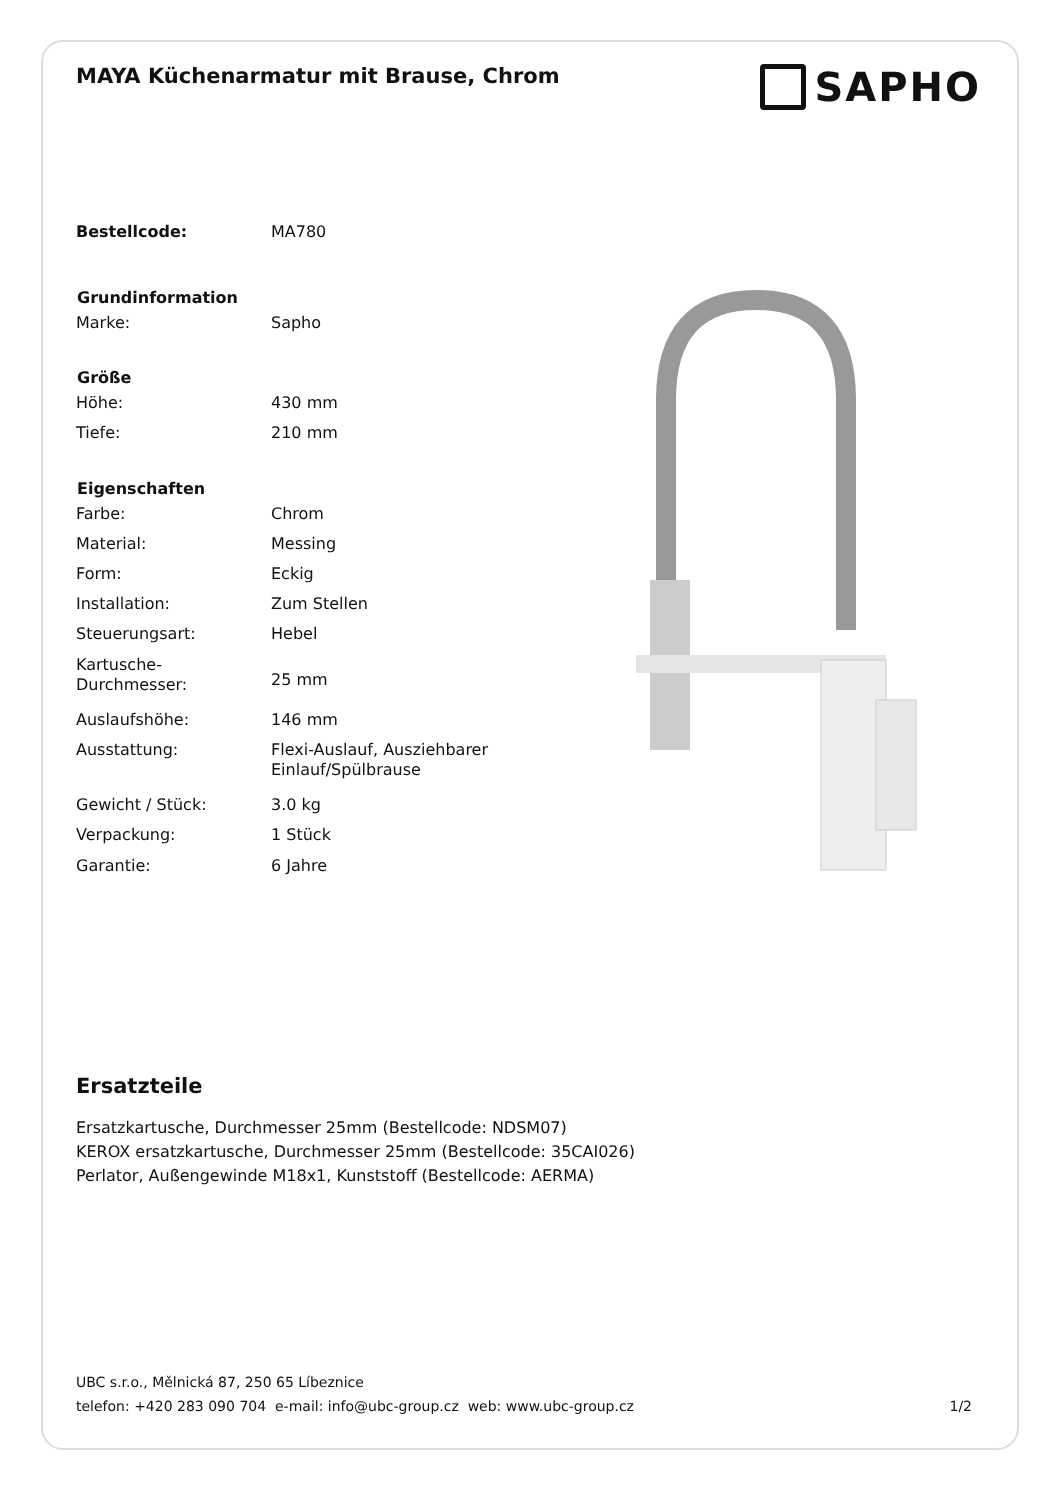MAYA Küchenarmatur mit Brause, Chrom
SAPHO
| Bestellcode: | MA780 |
| Grundinformation | |
| Marke: | Sapho |
| Größe | |
| Höhe: | 430 mm |
| Tiefe: | 210 mm |
| Eigenschaften | |
| Farbe: | Chrom |
| Material: | Messing |
| Form: | Eckig |
| Installation: | Zum Stellen |
| Steuerungsart: | Hebel |
| Kartusche-Durchmesser: | 25 mm |
| Auslaufshöhe: | 146 mm |
| Ausstattung: | Flexi-Auslauf, Ausziehbarer Einlauf/Spülbrause |
| Gewicht / Stück: | 3.0 kg |
| Verpackung: | 1 Stück |
| Garantie: | 6 Jahre |
Ersatzteile
Ersatzkartusche, Durchmesser 25mm (Bestellcode: NDSM07)
KEROX ersatzkartusche, Durchmesser 25mm (Bestellcode: 35CAI026)
Perlator, Außengewinde M18x1, Kunststoff (Bestellcode: AERMA)
UBC s.r.o., Mělnická 87, 250 65 Líbeznice
telefon: +420 283 090 704 e-mail: info@ubc-group.cz web: www.ubc-group.cz 1/2